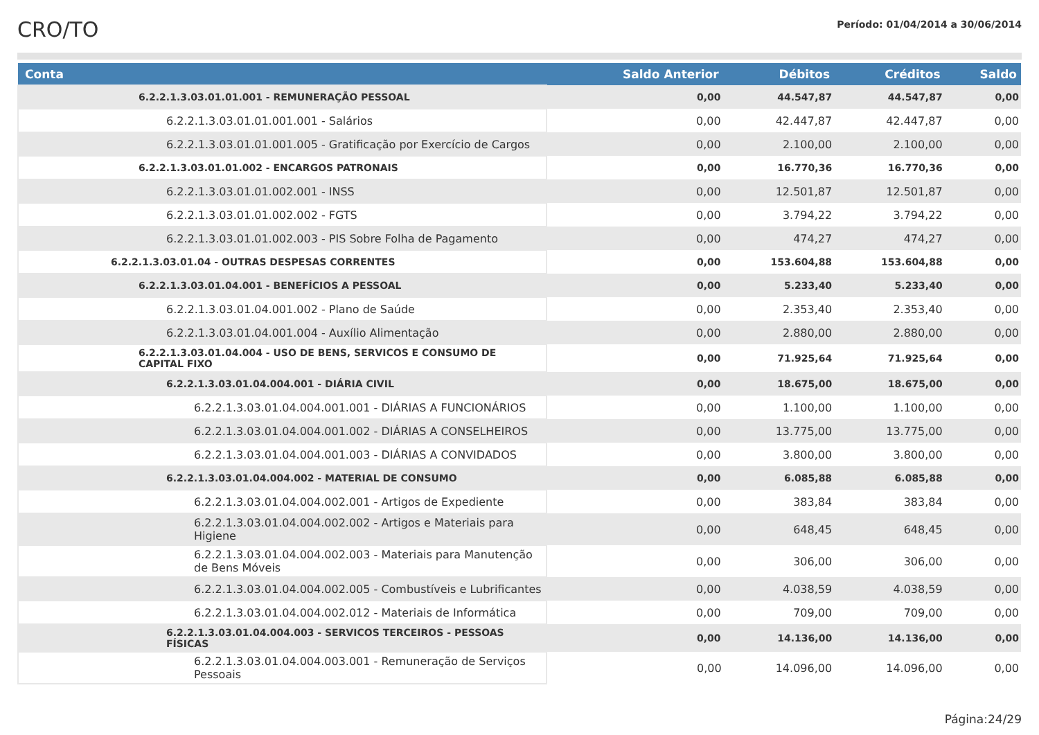CRO/TO
Período: 01/04/2014 a 30/06/2014
| Conta | Saldo Anterior | Débitos | Créditos | Saldo |
| --- | --- | --- | --- | --- |
| 6.2.2.1.3.03.01.01.001 - REMUNERAÇÃO PESSOAL | 0,00 | 44.547,87 | 44.547,87 | 0,00 |
| 6.2.2.1.3.03.01.01.001.001 - Salários | 0,00 | 42.447,87 | 42.447,87 | 0,00 |
| 6.2.2.1.3.03.01.01.001.005 - Gratificação por Exercício de Cargos | 0,00 | 2.100,00 | 2.100,00 | 0,00 |
| 6.2.2.1.3.03.01.01.002 - ENCARGOS PATRONAIS | 0,00 | 16.770,36 | 16.770,36 | 0,00 |
| 6.2.2.1.3.03.01.01.002.001 - INSS | 0,00 | 12.501,87 | 12.501,87 | 0,00 |
| 6.2.2.1.3.03.01.01.002.002 - FGTS | 0,00 | 3.794,22 | 3.794,22 | 0,00 |
| 6.2.2.1.3.03.01.01.002.003 - PIS Sobre Folha de Pagamento | 0,00 | 474,27 | 474,27 | 0,00 |
| 6.2.2.1.3.03.01.04 - OUTRAS DESPESAS CORRENTES | 0,00 | 153.604,88 | 153.604,88 | 0,00 |
| 6.2.2.1.3.03.01.04.001 - BENEFÍCIOS A PESSOAL | 0,00 | 5.233,40 | 5.233,40 | 0,00 |
| 6.2.2.1.3.03.01.04.001.002 - Plano de Saúde | 0,00 | 2.353,40 | 2.353,40 | 0,00 |
| 6.2.2.1.3.03.01.04.001.004 - Auxílio Alimentação | 0,00 | 2.880,00 | 2.880,00 | 0,00 |
| 6.2.2.1.3.03.01.04.004 - USO DE BENS, SERVICOS E CONSUMO DE CAPITAL FIXO | 0,00 | 71.925,64 | 71.925,64 | 0,00 |
| 6.2.2.1.3.03.01.04.004.001 - DIÁRIA CIVIL | 0,00 | 18.675,00 | 18.675,00 | 0,00 |
| 6.2.2.1.3.03.01.04.004.001.001 - DIÁRIAS A FUNCIONÁRIOS | 0,00 | 1.100,00 | 1.100,00 | 0,00 |
| 6.2.2.1.3.03.01.04.004.001.002 - DIÁRIAS A CONSELHEIROS | 0,00 | 13.775,00 | 13.775,00 | 0,00 |
| 6.2.2.1.3.03.01.04.004.001.003 - DIÁRIAS A CONVIDADOS | 0,00 | 3.800,00 | 3.800,00 | 0,00 |
| 6.2.2.1.3.03.01.04.004.002 - MATERIAL DE CONSUMO | 0,00 | 6.085,88 | 6.085,88 | 0,00 |
| 6.2.2.1.3.03.01.04.004.002.001 - Artigos de Expediente | 0,00 | 383,84 | 383,84 | 0,00 |
| 6.2.2.1.3.03.01.04.004.002.002 - Artigos e Materiais para Higiene | 0,00 | 648,45 | 648,45 | 0,00 |
| 6.2.2.1.3.03.01.04.004.002.003 - Materiais para Manutenção de Bens Móveis | 0,00 | 306,00 | 306,00 | 0,00 |
| 6.2.2.1.3.03.01.04.004.002.005 - Combustíveis e Lubrificantes | 0,00 | 4.038,59 | 4.038,59 | 0,00 |
| 6.2.2.1.3.03.01.04.004.002.012 - Materiais de Informática | 0,00 | 709,00 | 709,00 | 0,00 |
| 6.2.2.1.3.03.01.04.004.003 - SERVICOS TERCEIROS - PESSOAS FÍSICAS | 0,00 | 14.136,00 | 14.136,00 | 0,00 |
| 6.2.2.1.3.03.01.04.004.003.001 - Remuneração de Serviços Pessoais | 0,00 | 14.096,00 | 14.096,00 | 0,00 |
Página:24/29